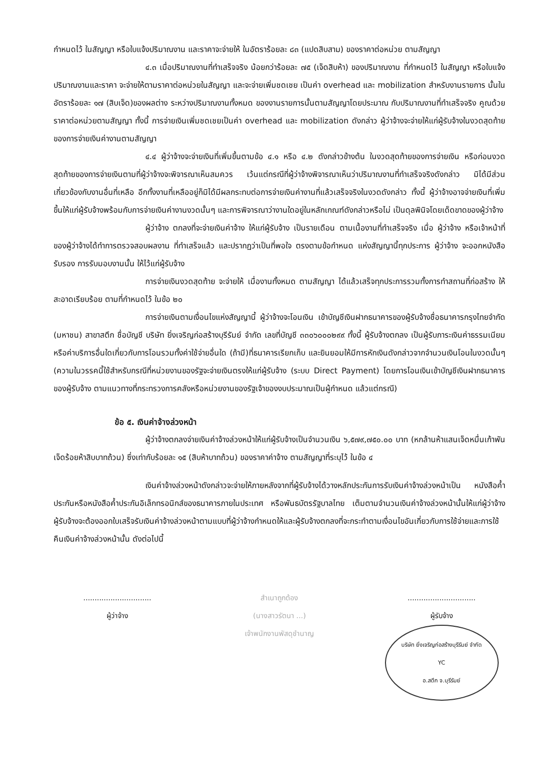กำหนดไว้ ในสัญญา หรือใบแจ้งปริมาณงาน และราคาจะจ่ายให้ ในอัตราร้อยละ ๘๓ (แปดสิบสาม) ของราคาต่อหน่วย ตามสัญญา
๔.๓ เมื่อปริมาณงานที่ทำเสร็จจริง น้อยกว่าร้อยละ ๗๕ (เจ็ดสิบห้า) ของปริมาณงาน ที่กำหนดไว้ ในสัญญา หรือใบแจ้งปริมาณงานและราคา จะจ่ายให้ตามราคาต่อหน่วยในสัญญา และจะจ่ายเพิ่มชดเชย เป็นค่า overhead และ mobilization สำหรับงานรายการ นั้นในอัตราร้อยละ ๑๗ (สิบเจ็ด)ของผลต่าง ระหว่างปริมาณงานทั้งหมด ของงานรายการนั้นตามสัญญาโดยประมาณ กับปริมาณงานที่ทำเสร็จจริง คูณด้วย ราคาต่อหน่วยตามสัญญา ทั้งนี้ การจ่ายเงินเพิ่มชดเชยเป็นค่า overhead และ mobilization ดังกล่าว ผู้ว่าจ้างจะจ่ายให้แก่ผู้รับจ้างในงวดสุดท้ายของการจ่ายเงินค่างานตามสัญญา
๔.๔ ผู้ว่าจ้างจะจ่ายเงินที่เพิ่มขึ้นตามข้อ ๔.๑ หรือ ๔.๒ ดังกล่าวข้างต้น ในงวดสุดท้ายของการจ่ายเงิน หรือก่อนงวดสุดท้ายของการจ่ายเงินตามที่ผู้ว่าจ้างจะพิจารณาเห็นสมควร เว้นแต่กรณีที่ผู้ว่าจ้างพิจารณาเห็นว่าปริมาณงานที่ทำเสร็จจริงดังกล่าว มิได้มีส่วนเกี่ยวข้องกับงานอื่นที่เหลือ อีกทั้งงานที่เหลืออยู่ก็มิได้มีผลกระทบต่อการจ่ายเงินค่างานที่แล้วเสร็จจริงในงวดดังกล่าว ทั้งนี้ ผู้ว่าจ้างอาจจ่ายเงินที่เพิ่มขึ้นให้แก่ผู้รับจ้างพร้อมกับการจ่ายเงินค่างานงวดนั้นๆ และการพิจารณาว่างานใดอยู่ในหลักเกณฑ์ดังกล่าวหรือไม่ เป็นดุลพินิจโดยเด็ดขาดของผู้ว่าจ้าง
ผู้ว่าจ้าง ตกลงที่จะจ่ายเงินค่าจ้าง ให้แก่ผู้รับจ้าง เป็นรายเดือน ตามเนื้องานที่ทำเสร็จจริง เมื่อ ผู้ว่าจ้าง หรือเจ้าหน้าที่ ของผู้ว่าจ้างได้ทำการตรวจสอบผลงาน ที่ทำเสร็จแล้ว และปรากฏว่าเป็นที่พอใจ ตรงตามข้อกำหนด แห่งสัญญานี้ทุกประการ ผู้ว่าจ้าง จะออกหนังสือรับรอง การรับมอบงานนั้น ให้ไว้แก่ผู้รับจ้าง
การจ่ายเงินงวดสุดท้าย จะจ่ายให้ เมื่องานทั้งหมด ตามสัญญา ได้แล้วเสร็จทุกประการรวมทั้งการทำสถานที่ก่อสร้าง ให้สะอาดเรียบร้อย ตามที่กำหนดไว้ ในข้อ ๒๐
การจ่ายเงินตามเงื่อนไขแห่งสัญญานี้ ผู้ว่าจ้างจะโอนเงิน เข้าบัญชีเงินฝากธนาคารของผู้รับจ้างชื่อธนาคารกรุงไทยจำกัด (มหาชน) สาขาสตึก ชื่อบัญชี บริษัท ยิ่งเจริญก่อสร้างบุรีรัมย์ จำกัด เลขที่บัญชี ๓๓๐๖๐๐๐๒๙๙ ทั้งนี้ ผู้รับจ้างตกลง เป็นผู้รับภาระเงินค่าธรรมเนียมหรือค่าบริการอื่นใดเกี่ยวกับการโอนรวมทั้งค่าใช้จ่ายอื่นใด (ถ้ามี)ที่ธนาคารเรียกเก็บ และยินยอมให้มีการหักเงินดังกล่าวจากจำนวนเงินโอนในงวดนั้นๆ (ความในวรรคนี้ใช้สำหรับกรณีที่หน่วยงานของรัฐจะจ่ายเงินตรงให้แก่ผู้รับจ้าง (ระบบ Direct Payment) โดยการโอนเงินเข้าบัญชีเงินฝากธนาคารของผู้รับจ้าง ตามแนวทางที่กระทรวงการคลังหรือหน่วยงานของรัฐเจ้าของงบประมาณเป็นผู้กำหนด แล้วแต่กรณี)
ข้อ ๕. เงินค่าจ้างล่วงหน้า
ผู้ว่าจ้างตกลงจ่ายเงินค่าจ้างล่วงหน้าให้แก่ผู้รับจ้างเป็นจำนวนเงิน ๖,๕๗๙,๗๕๐.๐๐ บาท (หกล้านห้าแสนเจ็ดหมื่นเก้าพันเจ็ดร้อยห้าสิบบาทถ้วน) ซึ่งเท่ากับร้อยละ ๑๕ (สิบห้าบาทถ้วน) ของราคาค่าจ้าง ตามสัญญาที่ระบุไว้ ในข้อ ๔
เงินค่าจ้างล่วงหน้าดังกล่าวจะจ่ายให้ภายหลังจากที่ผู้รับจ้างได้วางหลักประกันการรับเงินค่าจ้างล่วงหน้าเป็น หนังสือค้ำประกันหรือหนังสือค้ำประกันอิเล็กทรอนิกส์ของธนาคารภายในประเทศ หรือพันธบัตรรัฐบาลไทย เต็มตามจำนวนเงินค่าจ้างล่วงหน้านั้นให้แก่ผู้ว่าจ้าง ผู้รับจ้างจะต้องออกใบเสร็จรับเงินค่าจ้างล่วงหน้าตามแบบที่ผู้ว่าจ้างกำหนดให้และผู้รับจ้างตกลงที่จะกระทำตามเงื่อนไขอันเกี่ยวกับการใช้จ่ายและการใช้คืนเงินค่าจ้างล่วงหน้านั้น ดังต่อไปนี้
..............................
ผู้ว่าจ้าง
สำเนาถูกต้อง
(นางสาวรัตนา ...)
เจ้าพนักงานพัสดุชำนาญ
..............................
ผู้รับจ้าง
บริษัท ยิ่งเจริญก่อสร้างบุรีรัมย์ จำกัด
YC
อ.สตึก จ.บุรีรัมย์